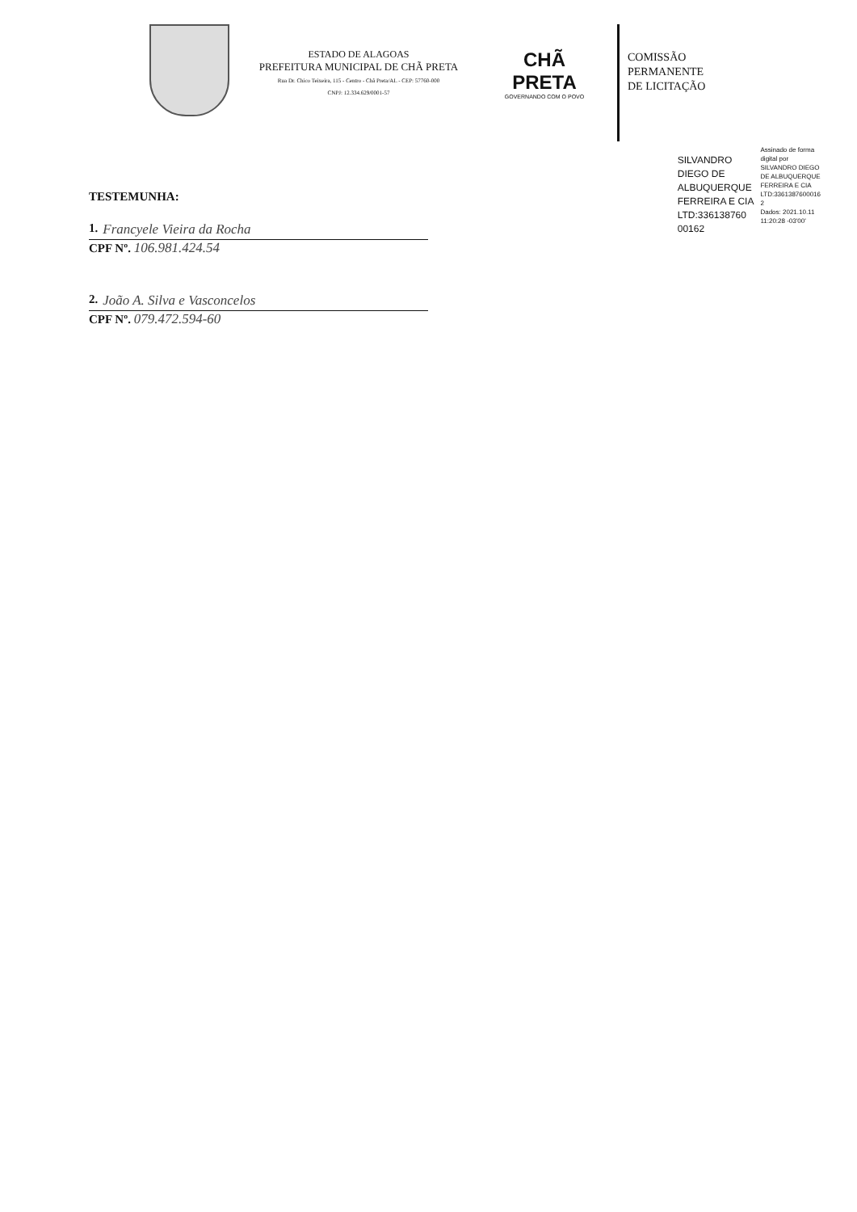ESTADO DE ALAGOAS
PREFEITURA MUNICIPAL DE CHÃ PRETA
Rua Dr. Chico Teixeira, 115 - Centro - Chã Preta/AL - CEP: 57760-000
CNPJ: 12.334.629/0001-57
CHÃ PRETA
GOVERNANDO COM O POVO
COMISSÃO
PERMANENTE
DE LICITAÇÃO
TESTEMUNHA:
1. Francyele Vieira da Rocha
CPF Nº. 106.981.424.54
2. João A. Silva e Vasconcelos
CPF Nº. 079.472.594-60
SILVANDRO
DIEGO DE
ALBUQUERQUE
FERREIRA E CIA
LTD:336138760
00162
Assinado de forma
digital por
SILVANDRO DIEGO
DE ALBUQUERQUE
FERREIRA E CIA
LTD:3361387600016
2
Dados: 2021.10.11
11:20:28 -03'00'